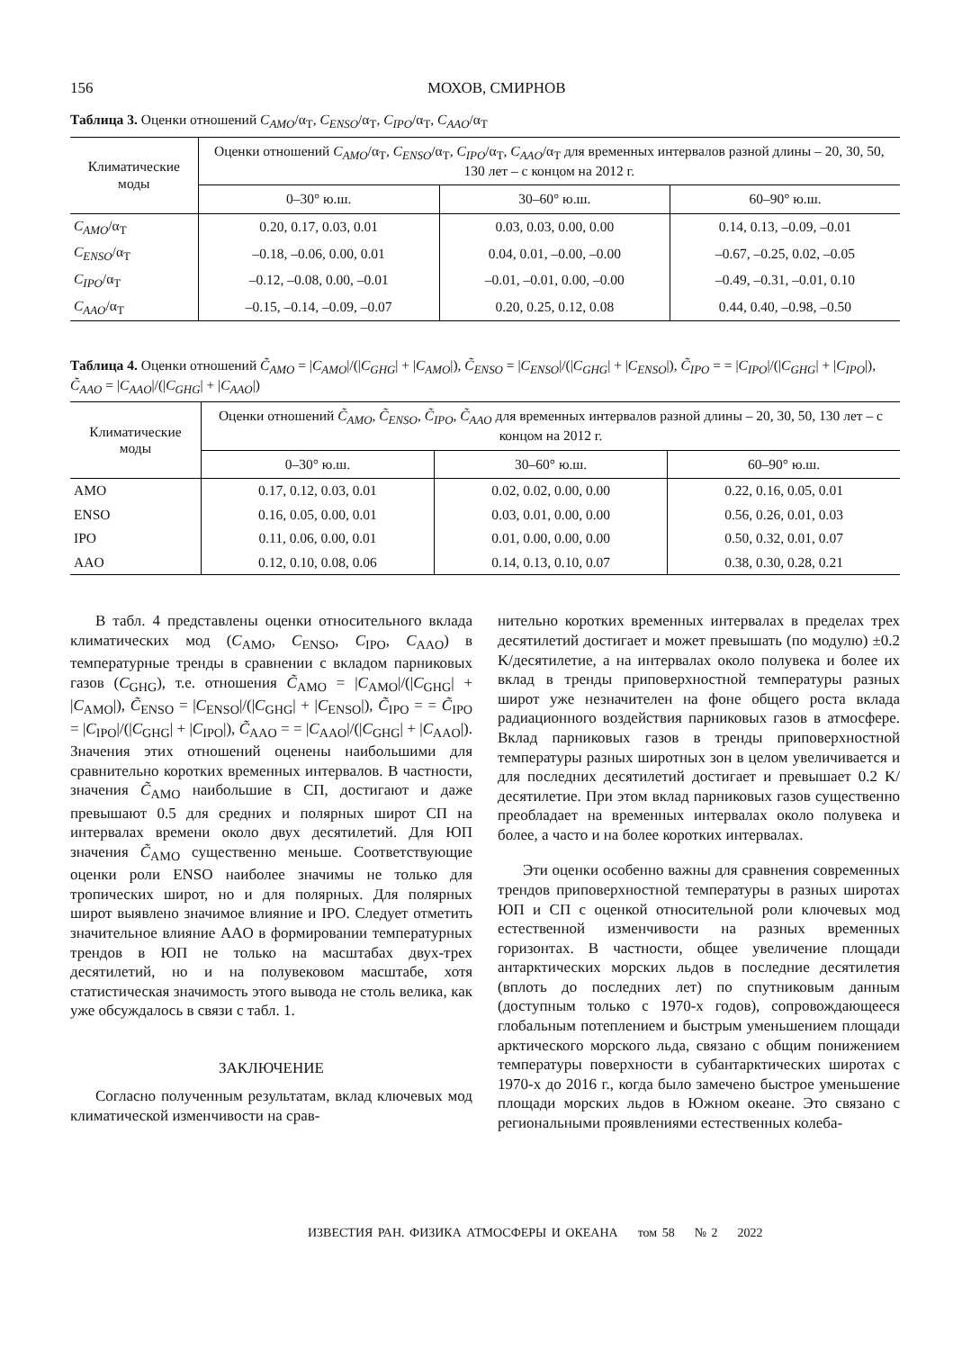156 МОХОВ, СМИРНОВ
Таблица 3. Оценки отношений C<sub>AMO</sub>/α<sub>T</sub>, C<sub>ENSO</sub>/α<sub>T</sub>, C<sub>IPO</sub>/α<sub>T</sub>, C<sub>AAO</sub>/α<sub>T</sub>
| Климатические моды | Оценки отношений C<sub>AMO</sub> /α<sub>T</sub>, C<sub>ENSO</sub> /α<sub>T</sub>, C<sub>IPO</sub> /α<sub>T</sub>, C<sub>AAO</sub> /α<sub>T</sub> для временных интервалов разной длины – 20, 30, 50, 130 лет – с концом на 2012 г. | | |
| --- | --- | --- | --- |
| | 0–30° ю.ш. | 30–60° ю.ш. | 60–90° ю.ш. |
| C<sub>AMO</sub> /α<sub>T</sub> | 0.20, 0.17, 0.03, 0.01 | 0.03, 0.03, 0.00, 0.00 | 0.14, 0.13, –0.09, –0.01 |
| C<sub>ENSO</sub> /α<sub>T</sub> | –0.18, –0.06, 0.00, 0.01 | 0.04, 0.01, –0.00, –0.00 | –0.67, –0.25, 0.02, –0.05 |
| C<sub>IPO</sub> /α<sub>T</sub> | –0.12, –0.08, 0.00, –0.01 | –0.01, –0.01, 0.00, –0.00 | –0.49, –0.31, –0.01, 0.10 |
| C<sub>AAO</sub> /α<sub>T</sub> | –0.15, –0.14, –0.09, –0.07 | 0.20, 0.25, 0.12, 0.08 | 0.44, 0.40, –0.98, –0.50 |
Таблица 4. Оценки отношений C̃<sub>AMO</sub> = |C<sub>AMO</sub>|/(|C<sub>GHG</sub>| + |C<sub>AMO</sub>|), C̃<sub>ENSO</sub> = |C<sub>ENSO</sub>|/(|C<sub>GHG</sub>| + |C<sub>ENSO</sub>|), C̃<sub>IPO</sub> = = |C<sub>IPO</sub>|/(|C<sub>GHG</sub>| + |C<sub>IPO</sub>|), C̃<sub>AAO</sub> = |C<sub>AAO</sub>|/(|C<sub>GHG</sub>| + |C<sub>AAO</sub>|)
| Климатические моды | Оценки отношений C̃<sub>AMO</sub> , C̃<sub>ENSO</sub> , C̃<sub>IPO</sub> , C̃<sub>AAO</sub> для временных интервалов разной длины – 20, 30, 50, 130 лет – с концом на 2012 г. | | |
| --- | --- | --- | --- |
| | 0–30° ю.ш. | 30–60° ю.ш. | 60–90° ю.ш. |
| AMO | 0.17, 0.12, 0.03, 0.01 | 0.02, 0.02, 0.00, 0.00 | 0.22, 0.16, 0.05, 0.01 |
| ENSO | 0.16, 0.05, 0.00, 0.01 | 0.03, 0.01, 0.00, 0.00 | 0.56, 0.26, 0.01, 0.03 |
| IPO | 0.11, 0.06, 0.00, 0.01 | 0.01, 0.00, 0.00, 0.00 | 0.50, 0.32, 0.01, 0.07 |
| AAO | 0.12, 0.10, 0.08, 0.06 | 0.14, 0.13, 0.10, 0.07 | 0.38, 0.30, 0.28, 0.21 |
В табл. 4 представлены оценки относительного вклада климатических мод (C<sub>AMO</sub>, C<sub>ENSO</sub>, C<sub>IPO</sub>, C<sub>AAO</sub>) в температурные тренды в сравнении с вкладом парниковых газов (C<sub>GHG</sub>), т.е. отношения C̃<sub>AMO</sub> = |C<sub>AMO</sub>|/(|C<sub>GHG</sub>| + |C<sub>AMO</sub>|), C̃<sub>ENSO</sub> = |C<sub>ENSO</sub>|/(|C<sub>GHG</sub>| + |C<sub>ENSO</sub>|), C̃<sub>IPO</sub> = = C̃<sub>IPO</sub> = |C<sub>IPO</sub>|/(|C<sub>GHG</sub>| + |C<sub>IPO</sub>|), C̃<sub>AAO</sub> = = |C<sub>AAO</sub>|/(|C<sub>GHG</sub>| + |C<sub>AAO</sub>|). Значения этих отношений оценены наибольшими для сравнительно коротких временных интервалов. В частности, значения C̃<sub>AMO</sub> наибольшие в СП, достигают и даже превышают 0.5 для средних и полярных широт СП на интервалах времени около двух десятилетий. Для ЮП значения C̃<sub>AMO</sub> существенно меньше. Соответствующие оценки роли ENSO наиболее значимы не только для тропических широт, но и для полярных. Для полярных широт выявлено значимое влияние и IPO. Следует отметить значительное влияние AAO в формировании температурных трендов в ЮП не только на масштабах двух-трех десятилетий, но и на полувековом масштабе, хотя статистическая значимость этого вывода не столь велика, как уже обсуждалось в связи с табл. 1.
ЗАКЛЮЧЕНИЕ
Согласно полученным результатам, вклад ключевых мод климатической изменчивости на срав-
нительно коротких временных интервалах в пределах трех десятилетий достигает и может превышать (по модулю) ±0.2 K/десятилетие, а на интервалах около полувека и более их вклад в тренды приповерхностной температуры разных широт уже незначителен на фоне общего роста вклада радиационного воздействия парниковых газов в атмосфере. Вклад парниковых газов в тренды приповерхностной температуры разных широтных зон в целом увеличивается и для последних десятилетий достигает и превышает 0.2 K/десятилетие. При этом вклад парниковых газов существенно преобладает на временных интервалах около полувека и более, а часто и на более коротких интервалах.
Эти оценки особенно важны для сравнения современных трендов приповерхностной температуры в разных широтах ЮП и СП с оценкой относительной роли ключевых мод естественной изменчивости на разных временных горизонтах. В частности, общее увеличение площади антарктических морских льдов в последние десятилетия (вплоть до последних лет) по спутниковым данным (доступным только с 1970-х годов), сопровождающееся глобальным потеплением и быстрым уменьшением площади арктического морского льда, связано с общим понижением температуры поверхности в субантарктических широтах с 1970-х до 2016 г., когда было замечено быстрое уменьшение площади морских льдов в Южном океане. Это связано с региональными проявлениями естественных колеба-
ИЗВЕСТИЯ РАН. ФИЗИКА АТМОСФЕРЫ И ОКЕАНА том 58 № 2 2022